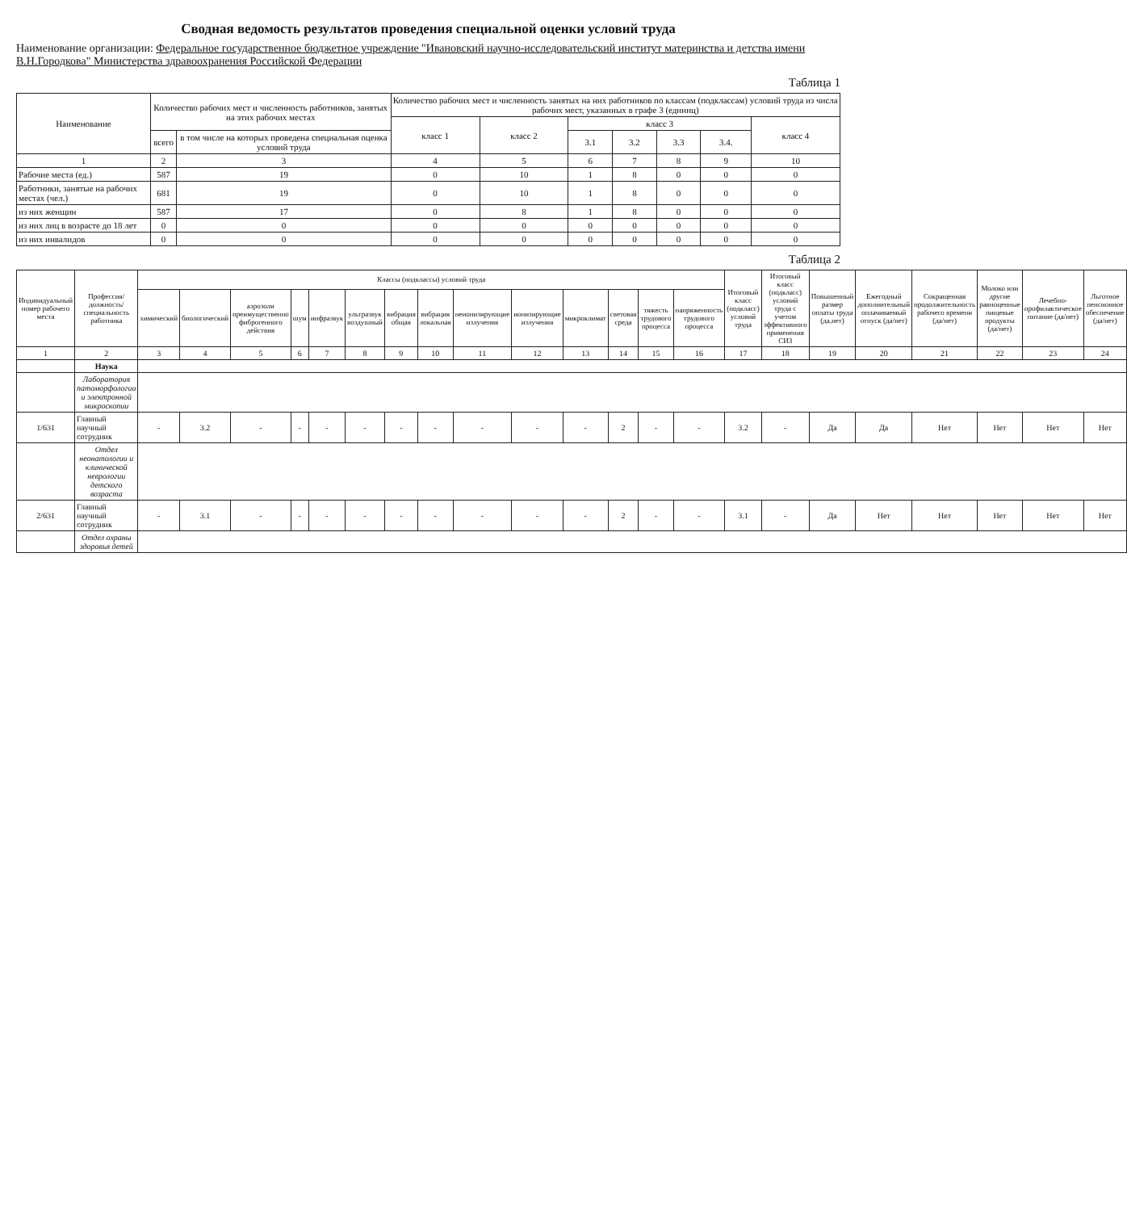Сводная ведомость результатов проведения специальной оценки условий труда
Наименование организации: Федеральное государственное бюджетное учреждение "Ивановский научно-исследовательский институт материнства и детства имени В.Н.Городкова" Министерства здравоохранения Российской Федерации
Таблица 1
| Наименование | Количество рабочих мест и численность работников, занятых на этих рабочих местах | | Количество рабочих мест и численность занятых на них работников по классам (подклассам) условий труда из числа рабочих мест, указанных в графе 3 (единиц) | | | | | | |
| --- | --- | --- | --- | --- | --- | --- | --- | --- | --- |
| | | | класс 1 | класс 2 | класс 3 | | | | класс 4 |
| | всего | в том числе на которых проведена специальная оценка условий труда | | | 3.1 | 3.2 | 3.3 | 3.4. | |
| 1 | 2 | 3 | 4 | 5 | 6 | 7 | 8 | 9 | 10 |
| Рабочие места (ед.) | 587 | 19 | 0 | 10 | 1 | 8 | 0 | 0 | 0 |
| Работники, занятые на рабочих местах (чел.) | 681 | 19 | 0 | 10 | 1 | 8 | 0 | 0 | 0 |
| из них женщин | 587 | 17 | 0 | 8 | 1 | 8 | 0 | 0 | 0 |
| из них лиц в возрасте до 18 лет | 0 | 0 | 0 | 0 | 0 | 0 | 0 | 0 | 0 |
| из них инвалидов | 0 | 0 | 0 | 0 | 0 | 0 | 0 | 0 | 0 |
Таблица 2
| Индивидуальный номер рабочего места | Профессия/ должность/ специальность работника | Классы (подклассы) условий труда | | | | | | | | | | | | | | Итоговый класс (подкласс) условий труда | Итоговый класс (подкласс) условий труда с учетом эффективного применения СИЗ | Повышенный размер оплаты труда (да,нет) | Ежегодный дополнительный оплачиваемый отпуск (да/нет) | Сокращенная продолжительность рабочего времени (да/нет) | Молоко или другие равноценные пищевые продукты (да/нет) | Лечебно-профилактическое питание (да/нет) | Льготное пенсионное обеспечение (да/нет) |
| --- | --- | --- | --- | --- | --- | --- | --- | --- | --- | --- | --- | --- | --- | --- | --- | --- | --- | --- | --- | --- | --- | --- | --- |
| | | химический | биологический | аэрозоли преимущественно фиброгенного действия | шум | инфразвук | ультразвук воздушный | вибрация общая | вибрация локальная | неионизирующие излучения | ионизирующие излучения | микроклимат | световая среда | тяжесть трудового процесса | напряженность трудового процесса | | | | | | | | |
| 1 | 2 | 3 | 4 | 5 | 6 | 7 | 8 | 9 | 10 | 11 | 12 | 13 | 14 | 15 | 16 | 17 | 18 | 19 | 20 | 21 | 22 | 23 | 24 |
| | Наука | | | | | | | | | | | | | | | | | | | | | | |
| | Лаборатория патоморфологии и электронной микроскопии | | | | | | | | | | | | | | | | | | | | | | |
| 1/631 | Главный научный сотрудник | - | 3.2 | - | - | - | - | - | - | - | - | - | 2 | - | - | 3.2 | - | Да | Да | Нет | Нет | Нет | Нет |
| | Отдел неонатологии и клинической неврологии детского возраста | | | | | | | | | | | | | | | | | | | | | | |
| 2/631 | Главный научный сотрудник | - | 3.1 | - | - | - | - | - | - | - | - | - | 2 | - | - | 3.1 | - | Да | Нет | Нет | Нет | Нет | Нет |
| | Отдел охраны здоровья детей | | | | | | | | | | | | | | | | | | | | | | |